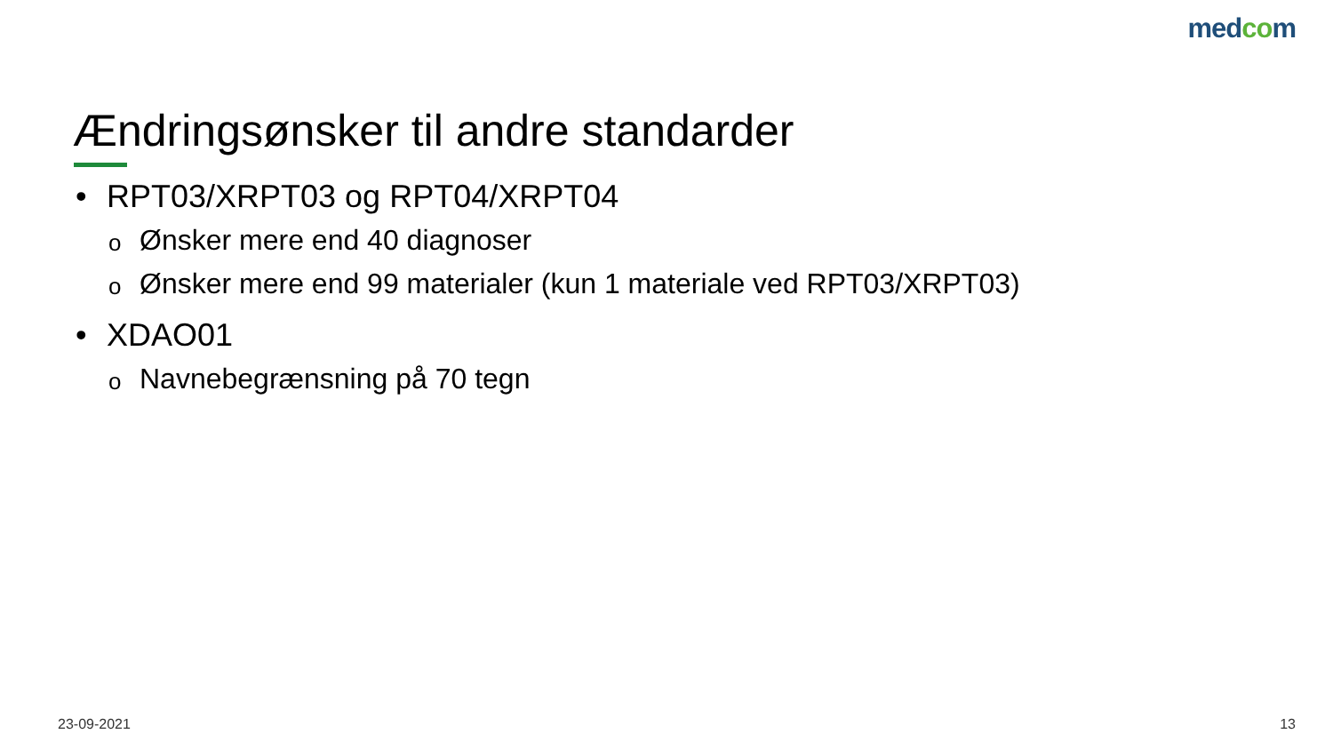medcom
Ændringsønsker til andre standarder
• RPT03/XRPT03 og RPT04/XRPT04
o Ønsker mere end 40 diagnoser
o Ønsker mere end 99 materialer (kun 1 materiale ved RPT03/XRPT03)
• XDAO01
o Navnebegrænsning på 70 tegn
23-09-2021 13